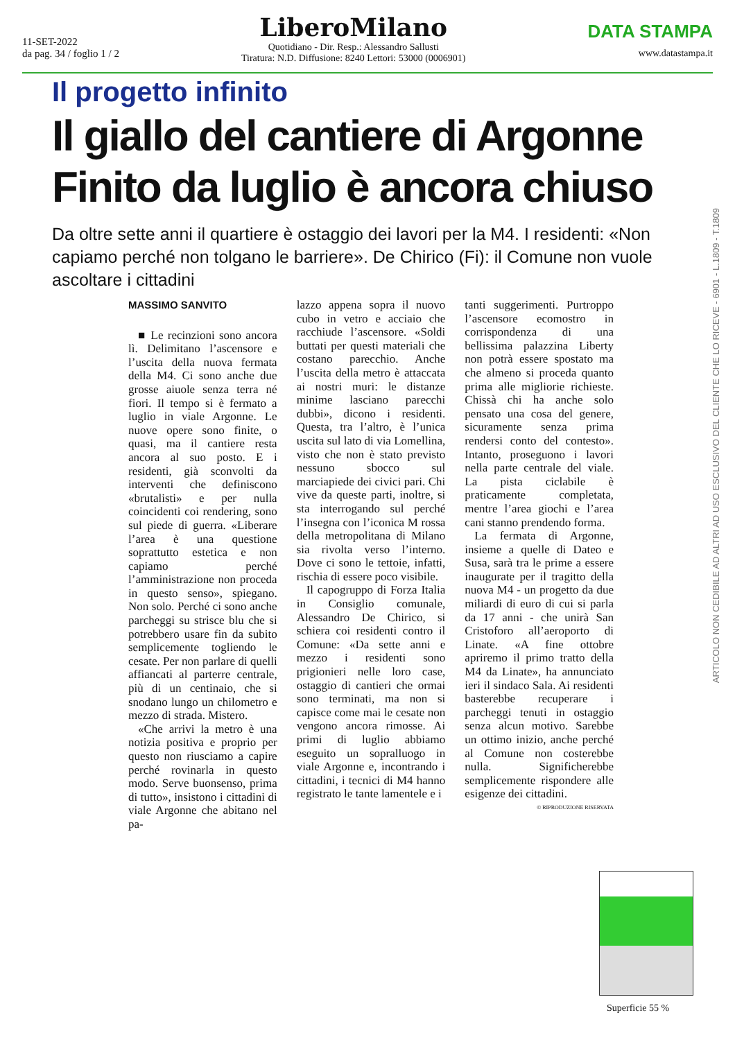11-SET-2022
da pag. 34 / foglio 1 / 2
LiberoMilano
Quotidiano - Dir. Resp.: Alessandro Sallusti
Tiratura: N.D. Diffusione: 8240 Lettori: 53000 (0006901)
DATA STAMPA
www.datastampa.it
Il progetto infinito
Il giallo del cantiere di Argonne
Finito da luglio è ancora chiuso
Da oltre sette anni il quartiere è ostaggio dei lavori per la M4. I residenti: «Non capiamo perché non tolgano le barriere». De Chirico (Fi): il Comune non vuole ascoltare i cittadini
MASSIMO SANVITO
■ Le recinzioni sono ancora lì. Delimitano l’ascensore e l’uscita della nuova fermata della M4. Ci sono anche due grosse aiuole senza terra né fiori. Il tempo si è fermato a luglio in viale Argonne. Le nuove opere sono finite, o quasi, ma il cantiere resta ancora al suo posto. E i residenti, già sconvolti da interventi che definiscono «brutalisti» e per nulla coincidenti coi rendering, sono sul piede di guerra. «Liberare l’area è una questione soprattutto estetica e non capiamo perché l’amministrazione non proceda in questo senso», spiegano. Non solo. Perché ci sono anche parcheggi su strisce blu che si potrebbero usare fin da subito semplicemente togliendo le cesate. Per non parlare di quelli affiancati al parterre centrale, più di un centinaio, che si snodano lungo un chilometro e mezzo di strada. Mistero.
«Che arrivi la metro è una notizia positiva e proprio per questo non riusciamo a capire perché rovinarla in questo modo. Serve buonsenso, prima di tutto», insistono i cittadini di viale Argonne che abitano nel pa-
lazzo appena sopra il nuovo cubo in vetro e acciaio che racchiude l’ascensore. «Soldi buttati per questi materiali che costano parecchio. Anche l’uscita della metro è attaccata ai nostri muri: le distanze minime lasciano parecchi dubbi», dicono i residenti. Questa, tra l’altro, è l’unica uscita sul lato di via Lomellina, visto che non è stato previsto nessuno sbocco sul marciapiede dei civici pari. Chi vive da queste parti, inoltre, si sta interrogando sul perché l’insegna con l’iconica M rossa della metropolitana di Milano sia rivolta verso l’interno. Dove ci sono le tettoie, infatti, rischia di essere poco visibile.
Il capogruppo di Forza Italia in Consiglio comunale, Alessandro De Chirico, si schiera coi residenti contro il Comune: «Da sette anni e mezzo i residenti sono prigionieri nelle loro case, ostaggio di cantieri che ormai sono terminati, ma non si capisce come mai le cesate non vengono ancora rimosse. Ai primi di luglio abbiamo eseguito un sopralluogo in viale Argonne e, incontrando i cittadini, i tecnici di M4 hanno registrato le tante lamentele e i
tanti suggerimenti. Purtroppo l’ascensore ecomostro in corrispondenza di una bellissima palazzina Liberty non potrà essere spostato ma che almeno si proceda quanto prima alle migliorie richieste. Chissà chi ha anche solo pensato una cosa del genere, sicuramente senza prima rendersi conto del contesto». Intanto, proseguono i lavori nella parte centrale del viale. La pista ciclabile è praticamente completata, mentre l’area giochi e l’area cani stanno prendendo forma.
La fermata di Argonne, insieme a quelle di Dateo e Susa, sarà tra le prime a essere inaugurate per il tragitto della nuova M4 - un progetto da due miliardi di euro di cui si parla da 17 anni - che unirà San Cristoforo all’aeroporto di Linate. «A fine ottobre apriremo il primo tratto della M4 da Linate», ha annunciato ieri il sindaco Sala. Ai residenti basterebbe recuperare i parcheggi tenuti in ostaggio senza alcun motivo. Sarebbe un ottimo inizio, anche perché al Comune non costerebbe nulla. Significherebbe semplicemente rispondere alle esigenze dei cittadini.
© RIPRODUZIONE RISERVATA
ARTICOLO NON CEDIBILE AD ALTRI AD USO ESCLUSIVO DEL CLIENTE CHE LO RICEVE - 6901 - L.1809 - T.1809
Superficie 55 %